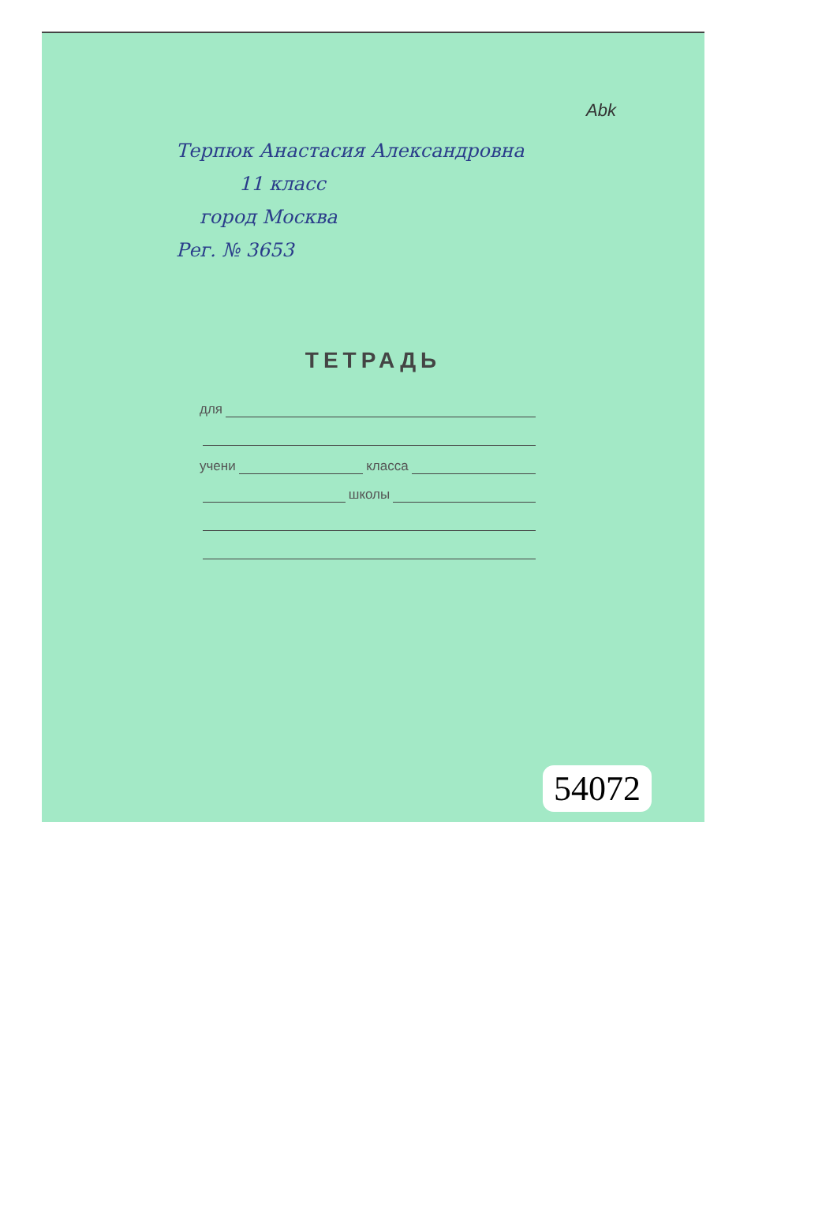Abk
Терпюк Анастасия Александровна
11 класс
город Москва
Рег. № 3653
ТЕТРАДЬ
для
учени класса
школы
54072